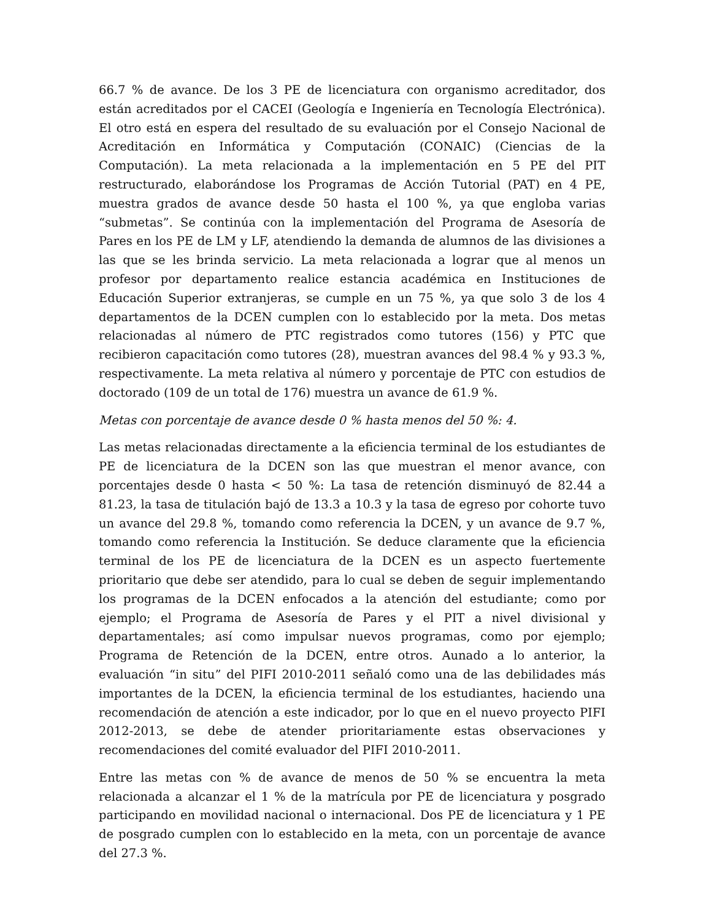66.7 % de avance. De los 3 PE de licenciatura con organismo acreditador, dos están acreditados por el CACEI (Geología e Ingeniería en Tecnología Electrónica). El otro está en espera del resultado de su evaluación por el Consejo Nacional de Acreditación en Informática y Computación (CONAIC) (Ciencias de la Computación). La meta relacionada a la implementación en 5 PE del PIT restructurado, elaborándose los Programas de Acción Tutorial (PAT) en 4 PE, muestra grados de avance desde 50 hasta el 100 %, ya que engloba varias “submetas”. Se continúa con la implementación del Programa de Asesoría de Pares en los PE de LM y LF, atendiendo la demanda de alumnos de las divisiones a las que se les brinda servicio. La meta relacionada a lograr que al menos un profesor por departamento realice estancia académica en Instituciones de Educación Superior extranjeras, se cumple en un 75 %, ya que solo 3 de los 4 departamentos de la DCEN cumplen con lo establecido por la meta. Dos metas relacionadas al número de PTC registrados como tutores (156) y PTC que recibieron capacitación como tutores (28), muestran avances del 98.4 % y 93.3 %, respectivamente. La meta relativa al número y porcentaje de PTC con estudios de doctorado (109 de un total de 176) muestra un avance de 61.9 %.
Metas con porcentaje de avance desde 0 % hasta menos del 50 %: 4.
Las metas relacionadas directamente a la eficiencia terminal de los estudiantes de PE de licenciatura de la DCEN son las que muestran el menor avance, con porcentajes desde 0 hasta < 50 %: La tasa de retención disminuyó de 82.44 a 81.23, la tasa de titulación bajó de 13.3 a 10.3 y la tasa de egreso por cohorte tuvo un avance del 29.8 %, tomando como referencia la DCEN, y un avance de 9.7 %, tomando como referencia la Institución. Se deduce claramente que la eficiencia terminal de los PE de licenciatura de la DCEN es un aspecto fuertemente prioritario que debe ser atendido, para lo cual se deben de seguir implementando los programas de la DCEN enfocados a la atención del estudiante; como por ejemplo; el Programa de Asesoría de Pares y el PIT a nivel divisional y departamentales; así como impulsar nuevos programas, como por ejemplo; Programa de Retención de la DCEN, entre otros. Aunado a lo anterior, la evaluación “in situ” del PIFI 2010-2011 señaló como una de las debilidades más importantes de la DCEN, la eficiencia terminal de los estudiantes, haciendo una recomendación de atención a este indicador, por lo que en el nuevo proyecto PIFI 2012-2013, se debe de atender prioritariamente estas observaciones y recomendaciones del comité evaluador del PIFI 2010-2011.
Entre las metas con % de avance de menos de 50 % se encuentra la meta relacionada a alcanzar el 1 % de la matrícula por PE de licenciatura y posgrado participando en movilidad nacional o internacional. Dos PE de licenciatura y 1 PE de posgrado cumplen con lo establecido en la meta, con un porcentaje de avance del 27.3 %.